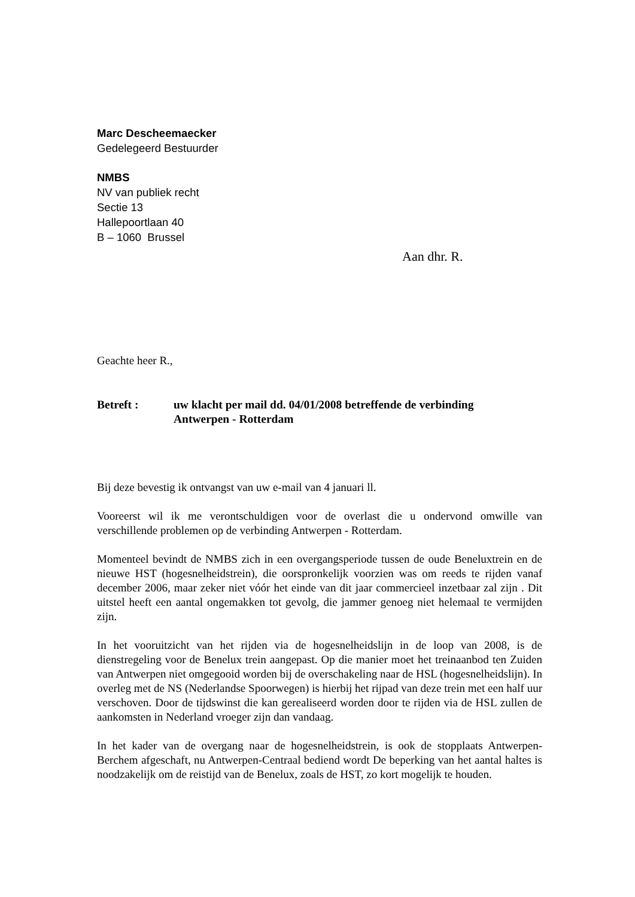Marc Descheemaecker
Gedelegeerd Bestuurder
NMBS
NV van publiek recht
Sectie 13
Hallepoortlaan 40
B – 1060 Brussel
Aan dhr. R.
Geachte heer R.,
Betreft : uw klacht per mail dd. 04/01/2008 betreffende de verbinding
Antwerpen - Rotterdam
Bij deze bevestig ik ontvangst van uw e-mail van 4 januari ll.
Vooreerst wil ik me verontschuldigen voor de overlast die u ondervond omwille van verschillende problemen op de verbinding Antwerpen - Rotterdam.
Momenteel bevindt de NMBS zich in een overgangsperiode tussen de oude Beneluxtrein en de nieuwe HST (hogesnelheidstrein), die oorspronkelijk voorzien was om reeds te rijden vanaf december 2006, maar zeker niet vóór het einde van dit jaar commercieel inzetbaar zal zijn . Dit uitstel heeft een aantal ongemakken tot gevolg, die jammer genoeg niet helemaal te vermijden zijn.
In het vooruitzicht van het rijden via de hogesnelheidslijn in de loop van 2008, is de dienstregeling voor de Benelux trein aangepast. Op die manier moet het treinaanbod ten Zuiden van Antwerpen niet omgegooid worden bij de overschakeling naar de HSL (hogesnelheidslijn). In overleg met de NS (Nederlandse Spoorwegen) is hierbij het rijpad van deze trein met een half uur verschoven. Door de tijdswinst die kan gerealiseerd worden door te rijden via de HSL zullen de aankomsten in Nederland vroeger zijn dan vandaag.
In het kader van de overgang naar de hogesnelheidstrein, is ook de stopplaats Antwerpen-Berchem afgeschaft, nu Antwerpen-Centraal bediend wordt De beperking van het aantal haltes is noodzakelijk om de reistijd van de Benelux, zoals de HST, zo kort mogelijk te houden.